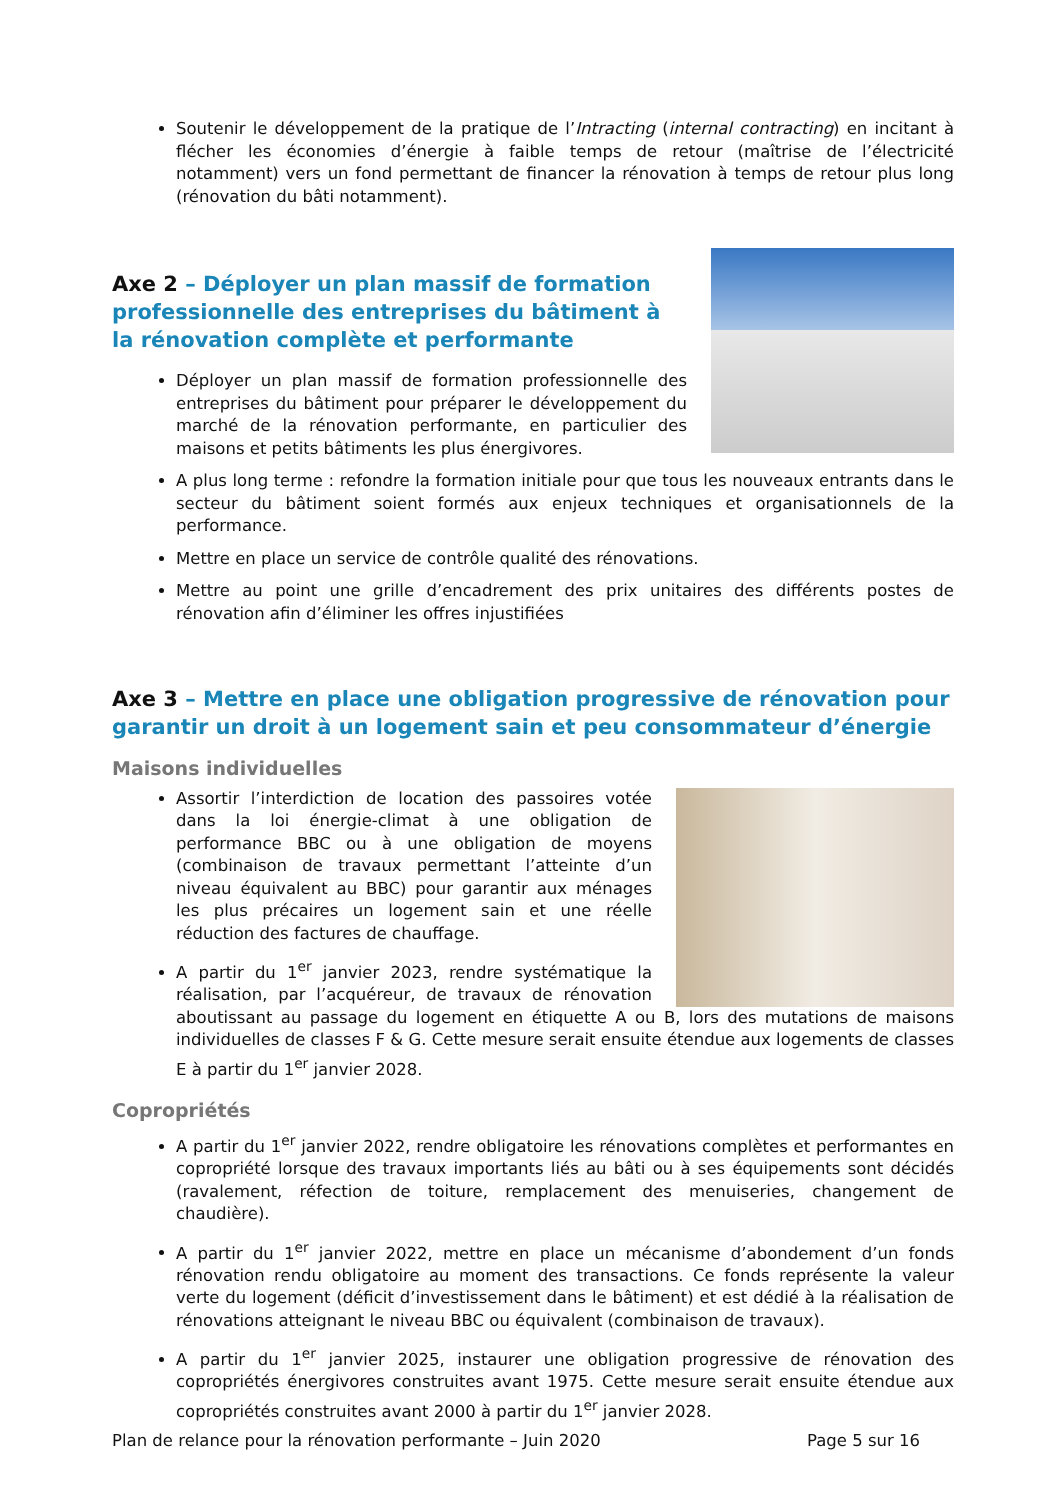Soutenir le développement de la pratique de l’Intracting (internal contracting) en incitant à flécher les économies d’énergie à faible temps de retour (maîtrise de l’électricité notamment) vers un fond permettant de financer la rénovation à temps de retour plus long (rénovation du bâti notamment).
Axe 2 – Déployer un plan massif de formation professionnelle des entreprises du bâtiment à la rénovation complète et performante
Déployer un plan massif de formation professionnelle des entreprises du bâtiment pour préparer le développement du marché de la rénovation performante, en particulier des maisons et petits bâtiments les plus énergivores.
A plus long terme : refondre la formation initiale pour que tous les nouveaux entrants dans le secteur du bâtiment soient formés aux enjeux techniques et organisationnels de la performance.
Mettre en place un service de contrôle qualité des rénovations.
Mettre au point une grille d’encadrement des prix unitaires des différents postes de rénovation afin d’éliminer les offres injustifiées
Axe 3 – Mettre en place une obligation progressive de rénovation pour garantir un droit à un logement sain et peu consommateur d’énergie
Maisons individuelles
Assortir l’interdiction de location des passoires votée dans la loi énergie-climat à une obligation de performance BBC ou à une obligation de moyens (combinaison de travaux permettant l’atteinte d’un niveau équivalent au BBC) pour garantir aux ménages les plus précaires un logement sain et une réelle réduction des factures de chauffage.
A partir du 1<sup>er</sup> janvier 2023, rendre systématique la réalisation, par l’acquéreur, de travaux de rénovation aboutissant au passage du logement en étiquette A ou B, lors des mutations de maisons individuelles de classes F & G. Cette mesure serait ensuite étendue aux logements de classes E à partir du 1<sup>er</sup> janvier 2028.
Copropriétés
A partir du 1<sup>er</sup> janvier 2022, rendre obligatoire les rénovations complètes et performantes en copropriété lorsque des travaux importants liés au bâti ou à ses équipements sont décidés (ravalement, réfection de toiture, remplacement des menuiseries, changement de chaudière).
A partir du 1<sup>er</sup> janvier 2022, mettre en place un mécanisme d’abondement d’un fonds rénovation rendu obligatoire au moment des transactions. Ce fonds représente la valeur verte du logement (déficit d’investissement dans le bâtiment) et est dédié à la réalisation de rénovations atteignant le niveau BBC ou équivalent (combinaison de travaux).
A partir du 1<sup>er</sup> janvier 2025, instaurer une obligation progressive de rénovation des copropriétés énergivores construites avant 1975. Cette mesure serait ensuite étendue aux copropriétés construites avant 2000 à partir du 1<sup>er</sup> janvier 2028.
Plan de relance pour la rénovation performante – Juin 2020 Page 5 sur 16